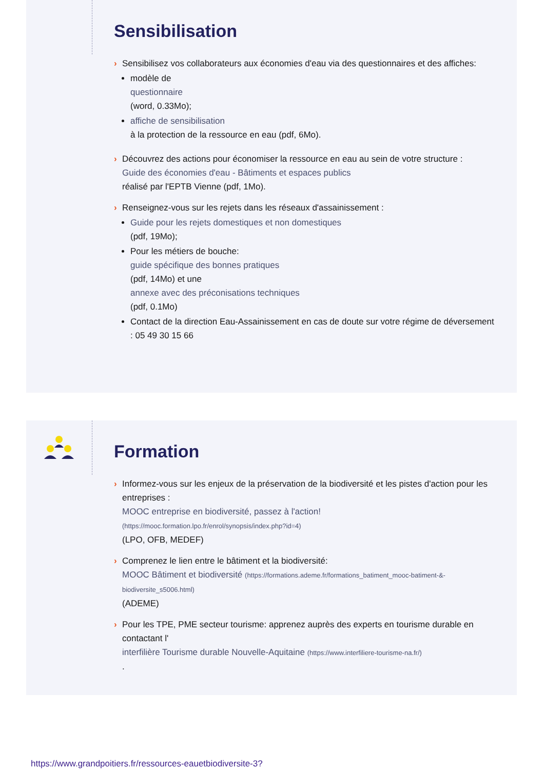Sensibilisation
› Sensibilisez vos collaborateurs aux économies d'eau via des questionnaires et des affiches:
modèle de
questionnaire
(word, 0.33Mo);
affiche de sensibilisation
à la protection de la ressource en eau (pdf, 6Mo).
› Découvrez des actions pour économiser la ressource en eau au sein de votre structure :
Guide des économies d'eau - Bâtiments et espaces publics
réalisé par l'EPTB Vienne (pdf, 1Mo).
› Renseignez-vous sur les rejets dans les réseaux d'assainissement :
Guide pour les rejets domestiques et non domestiques
(pdf, 19Mo);
Pour les métiers de bouche:
guide spécifique des bonnes pratiques
(pdf, 14Mo) et une
annexe avec des préconisations techniques
(pdf, 0.1Mo)
Contact de la direction Eau-Assainissement en cas de doute sur votre régime de déversement : 05 49 30 15 66
Formation
› Informez-vous sur les enjeux de la préservation de la biodiversité et les pistes d'action pour les entreprises :
MOOC entreprise en biodiversité, passez à l'action!
(https://mooc.formation.lpo.fr/enrol/synopsis/index.php?id=4)
(LPO, OFB, MEDEF)
› Comprenez le lien entre le bâtiment et la biodiversité:
MOOC Bâtiment et biodiversité (https://formations.ademe.fr/formations_batiment_mooc-batiment-&-biodiversite_s5006.html)
(ADEME)
› Pour les TPE, PME secteur tourisme: apprenez auprès des experts en tourisme durable en contactant l'
interfilière Tourisme durable Nouvelle-Aquitaine (https://www.interfiliere-tourisme-na.fr/)
.
https://www.grandpoitiers.fr/ressources-eauetbiodiversite-3?